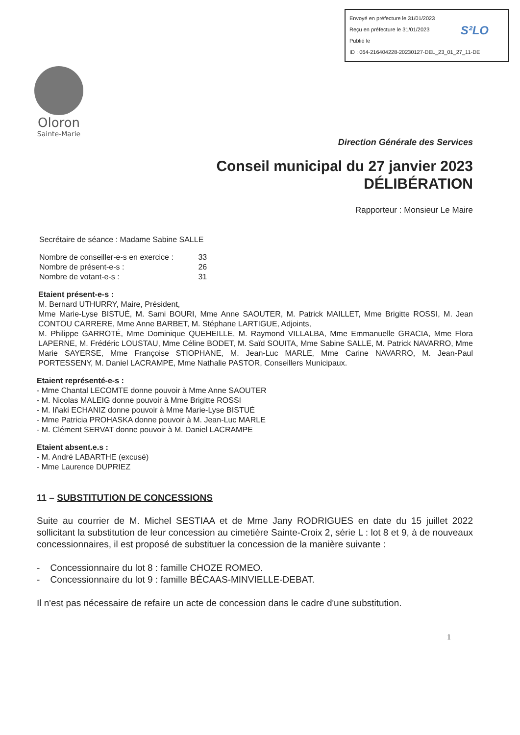Envoyé en préfecture le 31/01/2023
Reçu en préfecture le 31/01/2023
Publié le
ID : 064-216404228-20230127-DEL_23_01_27_11-DE
S²LO
Oloron
Sainte-Marie
Direction Générale des Services
Conseil municipal du 27 janvier 2023
DÉLIBÉRATION
Rapporteur : Monsieur Le Maire
Secrétaire de séance : Madame Sabine SALLE
Nombre de conseiller-e-s en exercice : 33
Nombre de présent-e-s : 26
Nombre de votant-e-s : 31
Etaient présent-e-s :
M. Bernard UTHURRY, Maire, Président,
Mme Marie-Lyse BISTUÉ, M. Sami BOURI, Mme Anne SAOUTER, M. Patrick MAILLET, Mme Brigitte ROSSI, M. Jean CONTOU CARRERE, Mme Anne BARBET, M. Stéphane LARTIGUE, Adjoints,
M. Philippe GARROTÉ, Mme Dominique QUEHEILLE, M. Raymond VILLALBA, Mme Emmanuelle GRACIA, Mme Flora LAPERNE, M. Frédéric LOUSTAU, Mme Céline BODET, M. Saïd SOUITA, Mme Sabine SALLE, M. Patrick NAVARRO, Mme Marie SAYERSE, Mme Françoise STIOPHANE, M. Jean-Luc MARLE, Mme Carine NAVARRO, M. Jean-Paul PORTESSENY, M. Daniel LACRAMPE, Mme Nathalie PASTOR, Conseillers Municipaux.
Etaient représenté-e-s :
- Mme Chantal LECOMTE donne pouvoir à Mme Anne SAOUTER
- M. Nicolas MALEIG donne pouvoir à Mme Brigitte ROSSI
- M. Iñaki ECHANIZ donne pouvoir à Mme Marie-Lyse BISTUÉ
- Mme Patricia PROHASKA donne pouvoir à M. Jean-Luc MARLE
- M. Clément SERVAT donne pouvoir à M. Daniel LACRAMPE
Etaient absent.e.s :
- M. André LABARTHE (excusé)
- Mme Laurence DUPRIEZ
11 – SUBSTITUTION DE CONCESSIONS
Suite au courrier de M. Michel SESTIAA et de Mme Jany RODRIGUES en date du 15 juillet 2022 sollicitant la substitution de leur concession au cimetière Sainte-Croix 2, série L : lot 8 et 9, à de nouveaux concessionnaires, il est proposé de substituer la concession de la manière suivante :
- Concessionnaire du lot 8 : famille CHOZE ROMEO.
- Concessionnaire du lot 9 : famille BÉCAAS-MINVIELLE-DEBAT.
Il n'est pas nécessaire de refaire un acte de concession dans le cadre d'une substitution.
1